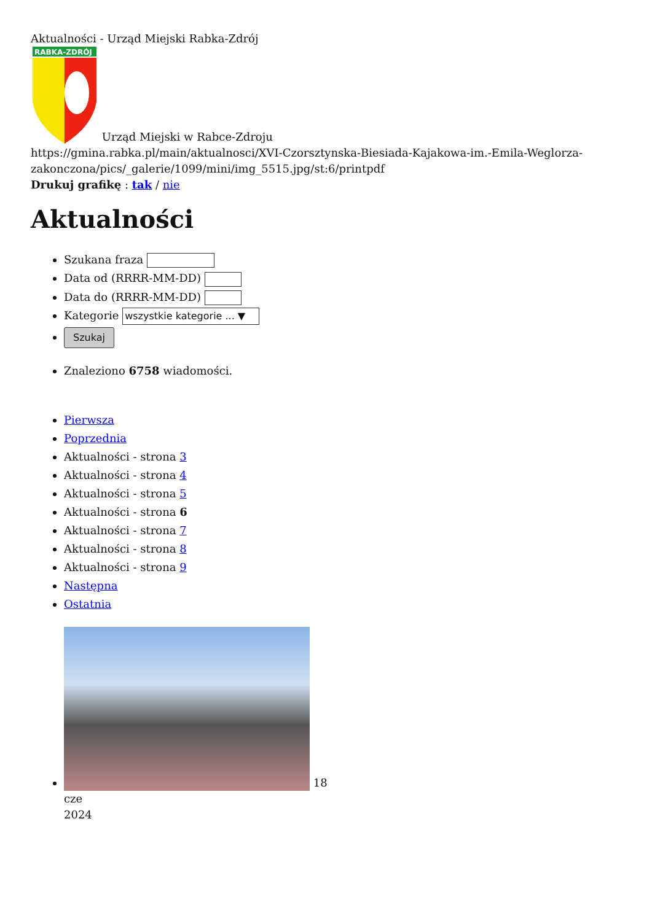Aktualności - Urząd Miejski Rabka-Zdrój
RABKA-ZDRÓJ
Urząd Miejski w Rabce-Zdroju
https://gmina.rabka.pl/main/aktualnosci/XVI-Czorsztynska-Biesiada-Kajakowa-im.-Emila-Weglorza-zakonczona/pics/_galerie/1099/mini/img_5515.jpg/st:6/printpdf
Drukuj grafikę : tak / nie
Aktualności
Szukana fraza
Data od (RRRR-MM-DD)
Data do (RRRR-MM-DD)
Kategorie wszystkie kategorie ... ▼
Szukaj
Znaleziono 6758 wiadomości.
Pierwsza
Poprzednia
Aktualności - strona 3
Aktualności - strona 4
Aktualności - strona 5
Aktualności - strona 6
Aktualności - strona 7
Aktualności - strona 8
Aktualności - strona 9
Następna
Ostatnia
18
cze
2024